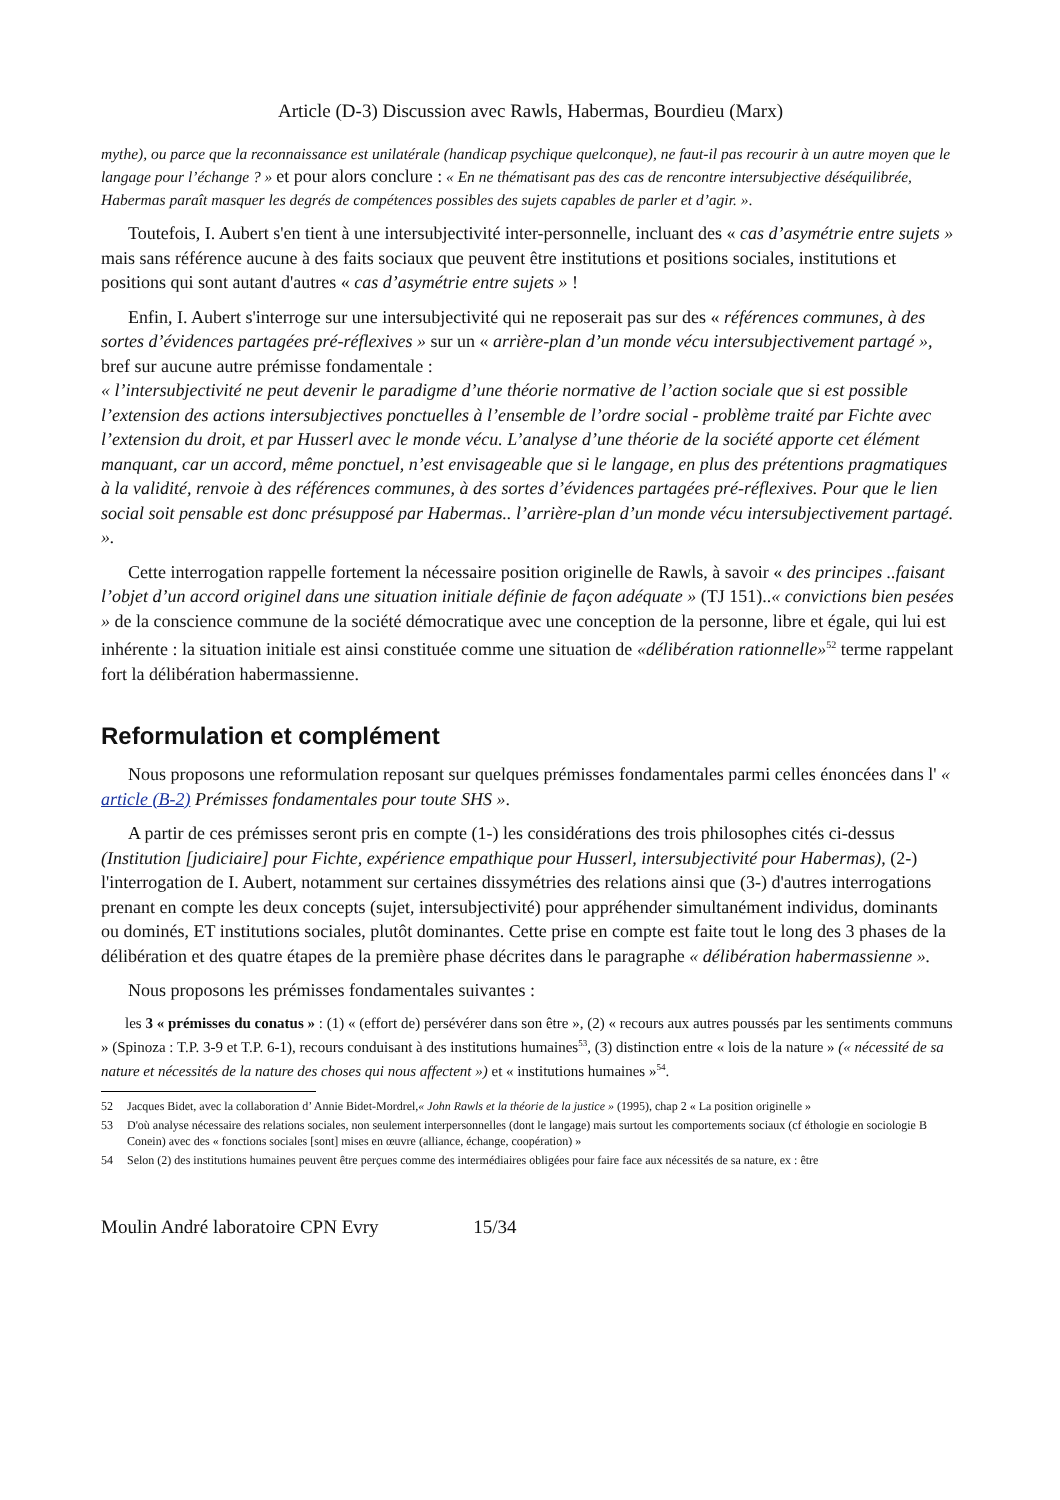Article (D-3) Discussion avec Rawls, Habermas, Bourdieu (Marx)
mythe), ou parce que la reconnaissance est unilatérale (handicap psychique quelconque), ne faut-il pas recourir à un autre moyen que le langage pour l’échange ? » et pour alors conclure : « En ne thématisant pas des cas de rencontre intersubjective déséquilibrée, Habermas paraît masquer les degrés de compétences possibles des sujets capables de parler et d’agir. ».
Toutefois, I. Aubert s'en tient à une intersubjectivité inter-personnelle, incluant des « cas d’asymétrie entre sujets » mais sans référence aucune à des faits sociaux que peuvent être institutions et positions sociales, institutions et positions qui sont autant d'autres « cas d’asymétrie entre sujets » !
Enfin, I. Aubert s'interroge sur une intersubjectivité qui ne reposerait pas sur des « références communes, à des sortes d’évidences partagées pré-réflexives » sur un « arrière-plan d’un monde vécu intersubjectivement partagé », bref sur aucune autre prémisse fondamentale :
« l’intersubjectivité ne peut devenir le paradigme d’une théorie normative de l’action sociale que si est possible l’extension des actions intersubjectives ponctuelles à l’ensemble de l’ordre social - problème traité par Fichte avec l’extension du droit, et par Husserl avec le monde vécu. L’analyse d’une théorie de la société apporte cet élément manquant, car un accord, même ponctuel, n’est envisageable que si le langage, en plus des prétentions pragmatiques à la validité, renvoie à des références communes, à des sortes d’évidences partagées pré-réflexives. Pour que le lien social soit pensable est donc présupposé par Habermas.. l’arrière-plan d’un monde vécu intersubjectivement partagé. ».
Cette interrogation rappelle fortement la nécessaire position originelle de Rawls, à savoir « des principes ..faisant l’objet d’un accord originel dans une situation initiale définie de façon adéquate » (TJ 151)..« convictions bien pesées » de la conscience commune de la société démocratique avec une conception de la personne, libre et égale, qui lui est inhérente : la situation initiale est ainsi constituée comme une situation de «délibération rationnelle»<sup>52</sup> terme rappelant fort la délibération habermassienne.
Reformulation et complément
Nous proposons une reformulation reposant sur quelques prémisses fondamentales parmi celles énoncées dans l' « article (B-2) Prémisses fondamentales pour toute SHS ».
A partir de ces prémisses seront pris en compte (1-) les considérations des trois philosophes cités ci-dessus (Institution [judiciaire] pour Fichte, expérience empathique pour Husserl, intersubjectivité pour Habermas), (2-) l'interrogation de I. Aubert, notamment sur certaines dissymétries des relations ainsi que (3-) d'autres interrogations prenant en compte les deux concepts (sujet, intersubjectivité) pour appréhender simultanément individus, dominants ou dominés, ET institutions sociales, plutôt dominantes. Cette prise en compte est faite tout le long des 3 phases de la délibération et des quatre étapes de la première phase décrites dans le paragraphe « délibération habermassienne ».
Nous proposons les prémisses fondamentales suivantes :
les 3 « prémisses du conatus » : (1) « (effort de) persévérer dans son être », (2) « recours aux autres poussés par les sentiments communs » (Spinoza : T.P. 3-9 et T.P. 6-1), recours conduisant à des institutions humaines<sup>53</sup>, (3) distinction entre « lois de la nature » (« nécessité de sa nature et nécessités de la nature des choses qui nous affectent ») et « institutions humaines »<sup>54</sup>.
52 Jacques Bidet, avec la collaboration d’ Annie Bidet-Mordrel,« John Rawls et la théorie de la justice » (1995), chap 2 « La position originelle »
53 D'où analyse nécessaire des relations sociales, non seulement interpersonnelles (dont le langage) mais surtout les comportements sociaux (cf éthologie en sociologie B Conein) avec des « fonctions sociales [sont] mises en œuvre (alliance, échange, coopération) »
54 Selon (2) des institutions humaines peuvent être perçues comme des intermédiaires obligées pour faire face aux nécessités de sa nature, ex : être
Moulin André laboratoire CPN Evry 15/34